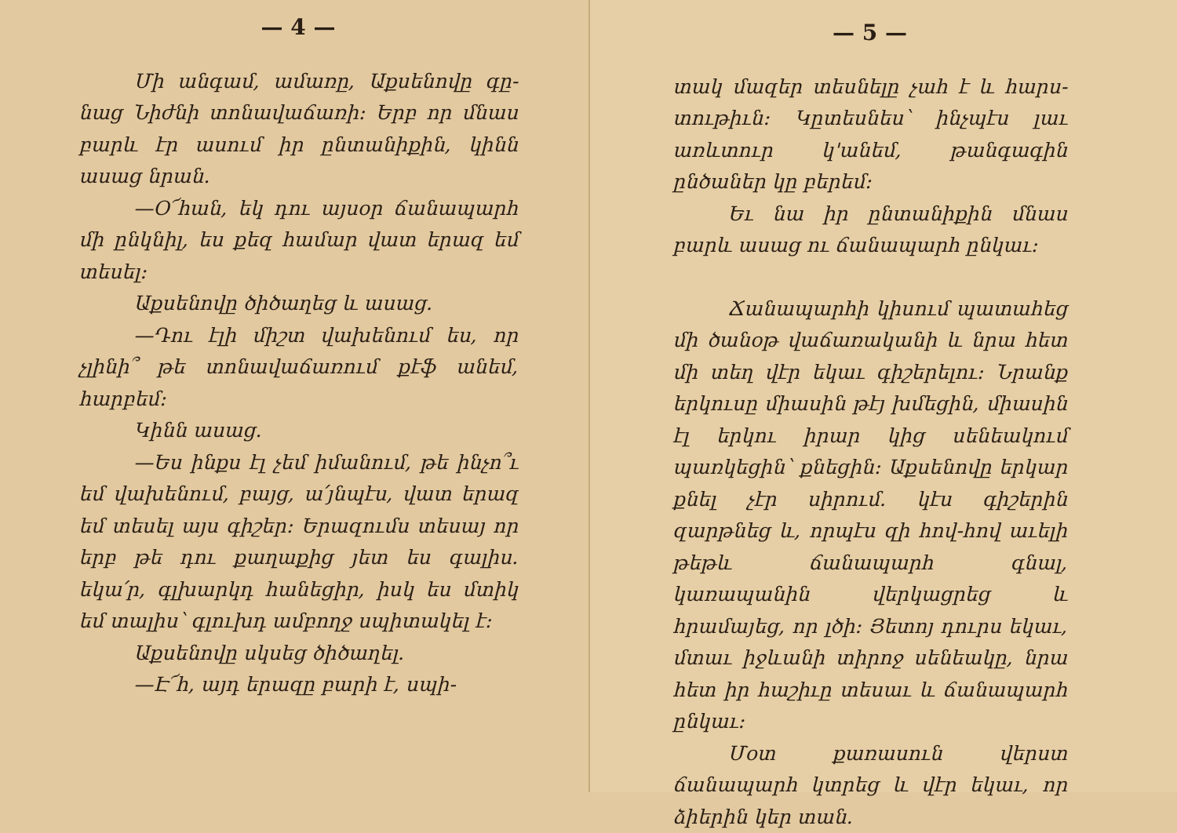— 4 —
Մի անգամ, ամառը, Աքսենովը գը­նաց Նիժնի տոնավաճառի։ Երբ որ մնաս բարև էր ասում իր ընտանիքին, կինն ասաց նրան.
—Օ՜հան, եկ դու այսօր ճանապարհ մի ընկնիլ, ես քեզ համար վատ երազ եմ տեսել։
Աքսենովը ծիծաղեց և ասաց.
—Դու էլի միշտ վախենում ես, որ չլինի՞ թե տոնավաճառում քէֆ անեմ, հարբեմ։
Կինն ասաց.
—Ես ինքս էլ չեմ իմանում, թե ինչո՞ւ եմ վախենում, բայց, ա՛յնպէս, վատ երազ եմ տեսել այս գիշեր։ Երազումս տեսայ որ երբ թե դու քաղաքից յետ ես գալիս. եկա՛ր, գլխարկդ հանեցիր, իսկ ես մտիկ եմ տալիս՝ գլուխդ ամբողջ սպիտակել է։
Աքսենովը սկսեց ծիծաղել.
—Է՜հ, այդ երազը բարի է, սպի-
— 5 —
տակ մազեր տեսնելը չահ է և հարս­տութիւն։ Կըտեսնես՝ ինչպէս լաւ առև­տուր կ'անեմ, թանգագին ընծաներ կը բերեմ։
Եւ նա իր ընտանիքին մնաս բարև ասաց ու ճանապարհ ընկաւ։
Ճանապարհի կիսում պատահեց մի ծանօթ վաճառականի և նրա հետ մի տեղ վէր եկաւ գիշերելու։ Նրանք եր­կուսը միասին թէյ խմեցին, միասին էլ երկու իրար կից սենեակում պառկեցին՝ քնեցին։ Աքսենովը երկար քնել չէր սի­րում. կէս գիշերին զարթնեց և, որպէս զի հով-հով աւելի թեթև ճանապարհ գնալ, կառապանին վերկացրեց և հրամայեց, որ լծի։ Յետոյ դուրս եկաւ, մտաւ իջևանի տիրոջ սենեակը, նրա հետ իր հաշիւը տեսաւ և ճանապարհ ընկաւ։
Մօտ քառասուն վերստ ճանապարհ կտրեց և վէր եկաւ, որ ձիերին կեր տան.